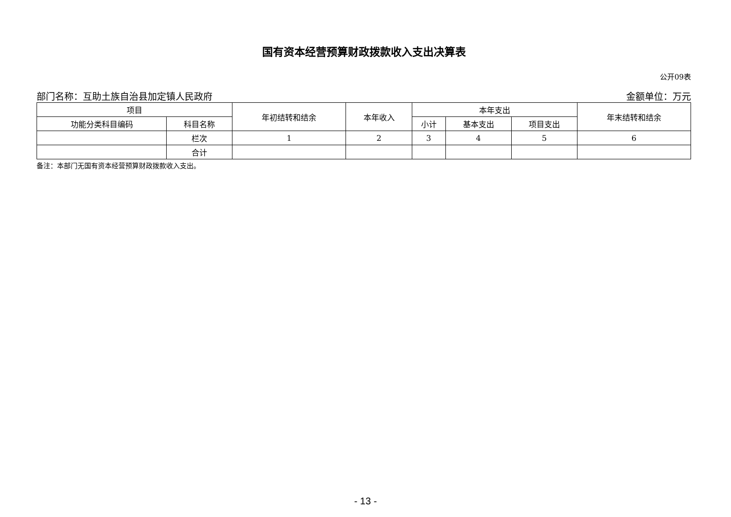国有资本经营预算财政拨款收入支出决算表
公开09表
部门名称：互助土族自治县加定镇人民政府 金额单位：万元
| 项目 | | 年初结转和结余 | 本年收入 | 本年支出 | | | 年末结转和结余 |
| --- | --- | --- | --- | --- | --- | --- | --- |
| 功能分类科目编码 | 科目名称 | | | 小计 | 基本支出 | 项目支出 | |
| | 栏次 | 1 | 2 | 3 | 4 | 5 | 6 |
| | 合计 | | | | | | |
备注：本部门无国有资本经营预算财政拨款收入支出。
- 13 -